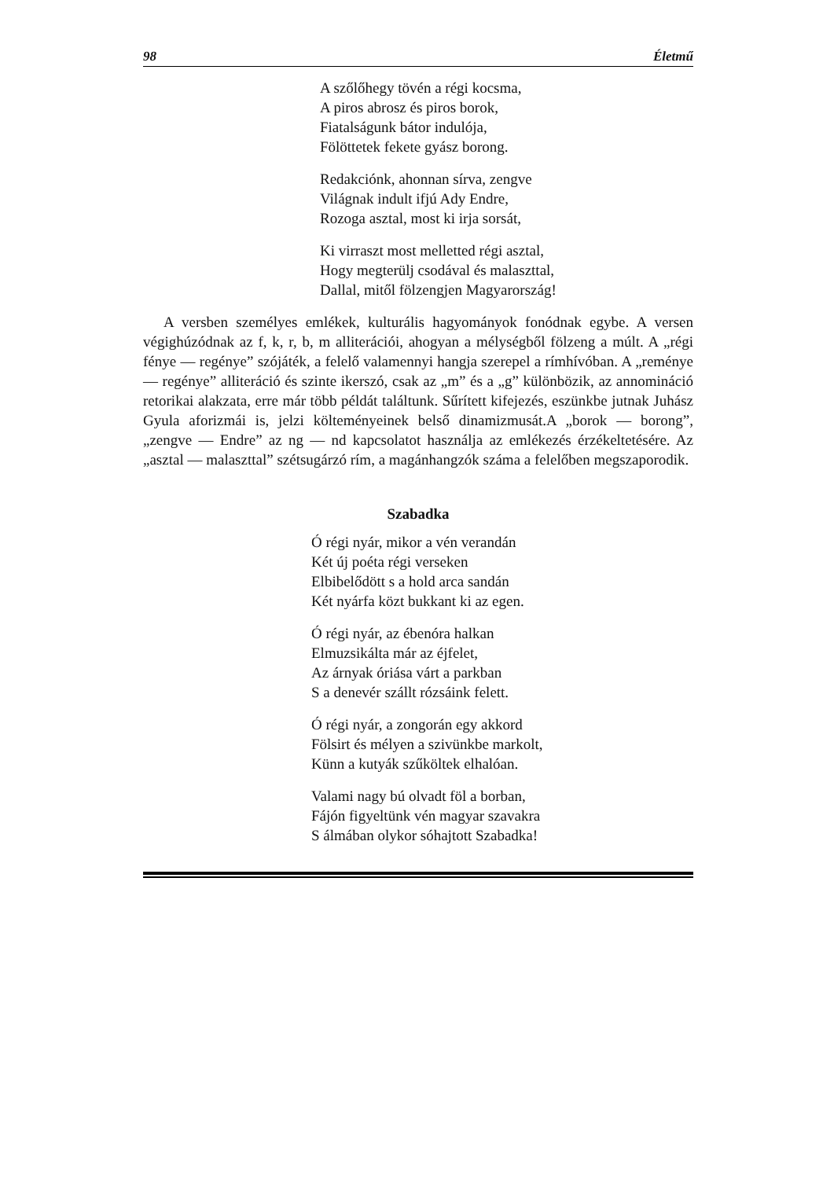98 Életmű
A szőlőhegy tövén a régi kocsma,
A piros abrosz és piros borok,
Fiatalságunk bátor indulója,
Fölöttetek fekete gyász borong.
Redakciónk, ahonnan sírva, zengve
Világnak indult ifjú Ady Endre,
Rozoga asztal, most ki irja sorsát,
Ki virraszt most melletted régi asztal,
Hogy megterülj csodával és malaszttal,
Dallal, mitől fölzengjen Magyarország!
A versben személyes emlékek, kulturális hagyományok fonódnak egybe. A versen végighúzódnak az f, k, r, b, m alliterációi, ahogyan a mélységből fölzeng a múlt. A „régi fénye — regénye” szójáték, a felelő valamennyi hangja szerepel a rímhívóban. A „reménye — regénye” alliteráció és szinte ikerszó, csak az „m” és a „g” különbözik, az annomináció retorikai alakzata, erre már több példát találtunk. Sűrített kifejezés, eszünkbe jutnak Juhász Gyula aforizmái is, jelzi költeményeinek belső dinamizmusát.A „borok — borong”, „zengve — Endre” az ng — nd kapcsolatot használja az emlékezés érzékeltetésére. Az „asztal — malaszttal” szétsugárzó rím, a magánhangzók száma a felelőben megszaporodik.
Szabadka
Ó régi nyár, mikor a vén verandán
Két új poéta régi verseken
Elbibelődött s a hold arca sandán
Két nyárfa közt bukkant ki az egen.
Ó régi nyár, az ébenóra halkan
Elmuzsikálta már az éjfelet,
Az árnyak óriása várt a parkban
S a denevér szállt rózsáink felett.
Ó régi nyár, a zongorán egy akkord
Fölsirt és mélyen a szivünkbe markolt,
Künn a kutyák szűköltek elhalóan.
Valami nagy bú olvadt föl a borban,
Fájón figyeltünk vén magyar szavakra
S álmában olykor sóhajtott Szabadka!